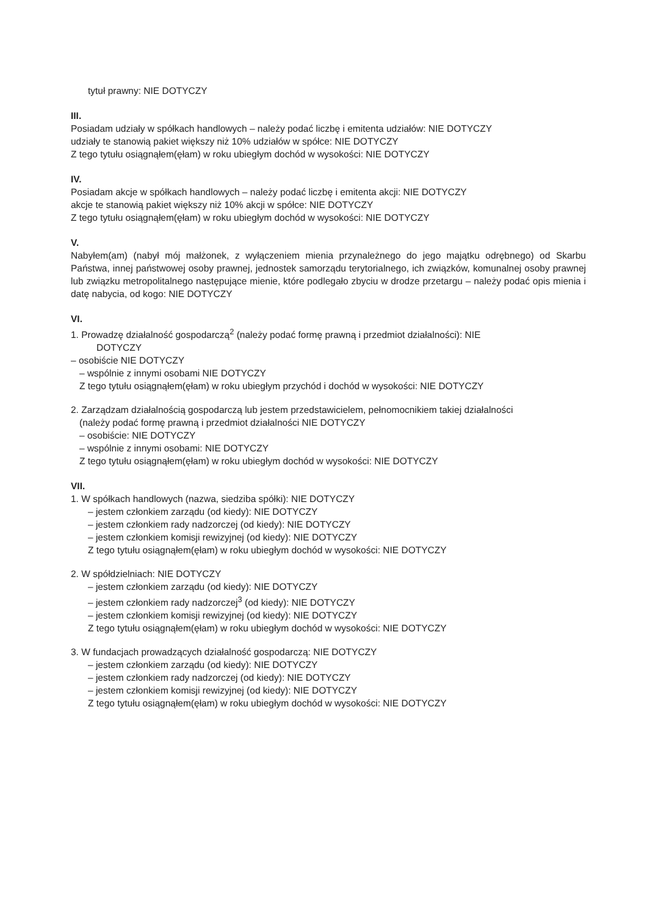tytuł prawny: NIE DOTYCZY
III.
Posiadam udziały w spółkach handlowych – należy podać liczbę i emitenta udziałów: NIE DOTYCZY
udziały te stanowią pakiet większy niż 10% udziałów w spółce: NIE DOTYCZY
Z tego tytułu osiągnąłem(ęłam) w roku ubiegłym dochód w wysokości: NIE DOTYCZY
IV.
Posiadam akcje w spółkach handlowych – należy podać liczbę i emitenta akcji: NIE DOTYCZY
akcje te stanowią pakiet większy niż 10% akcji w spółce: NIE DOTYCZY
Z tego tytułu osiągnąłem(ęłam) w roku ubiegłym dochód w wysokości: NIE DOTYCZY
V.
Nabyłem(am) (nabył mój małżonek, z wyłączeniem mienia przynależnego do jego majątku odrębnego) od Skarbu Państwa, innej państwowej osoby prawnej, jednostek samorządu terytorialnego, ich związków, komunalnej osoby prawnej lub związku metropolitalnego następujące mienie, które podlegało zbyciu w drodze przetargu – należy podać opis mienia i datę nabycia, od kogo: NIE DOTYCZY
VI.
1. Prowadzę działalność gospodarczą<sup>2</sup> (należy podać formę prawną i przedmiot działalności): NIE
DOTYCZY
– osobiście NIE DOTYCZY
– wspólnie z innymi osobami NIE DOTYCZY
Z tego tytułu osiągnąłem(ęłam) w roku ubiegłym przychód i dochód w wysokości: NIE DOTYCZY
2. Zarządzam działalnością gospodarczą lub jestem przedstawicielem, pełnomocnikiem takiej działalności
(należy podać formę prawną i przedmiot działalności NIE DOTYCZY
– osobiście: NIE DOTYCZY
– wspólnie z innymi osobami: NIE DOTYCZY
Z tego tytułu osiągnąłem(ęłam) w roku ubiegłym dochód w wysokości: NIE DOTYCZY
VII.
1. W spółkach handlowych (nazwa, siedziba spółki): NIE DOTYCZY
– jestem członkiem zarządu (od kiedy): NIE DOTYCZY
– jestem członkiem rady nadzorczej (od kiedy): NIE DOTYCZY
– jestem członkiem komisji rewizyjnej (od kiedy): NIE DOTYCZY
Z tego tytułu osiągnąłem(ęłam) w roku ubiegłym dochód w wysokości: NIE DOTYCZY
2. W spółdzielniach: NIE DOTYCZY
– jestem członkiem zarządu (od kiedy): NIE DOTYCZY
– jestem członkiem rady nadzorczej<sup>3</sup> (od kiedy): NIE DOTYCZY
– jestem członkiem komisji rewizyjnej (od kiedy): NIE DOTYCZY
Z tego tytułu osiągnąłem(ęłam) w roku ubiegłym dochód w wysokości: NIE DOTYCZY
3. W fundacjach prowadzących działalność gospodarczą: NIE DOTYCZY
– jestem członkiem zarządu (od kiedy): NIE DOTYCZY
– jestem członkiem rady nadzorczej (od kiedy): NIE DOTYCZY
– jestem członkiem komisji rewizyjnej (od kiedy): NIE DOTYCZY
Z tego tytułu osiągnąłem(ęłam) w roku ubiegłym dochód w wysokości: NIE DOTYCZY